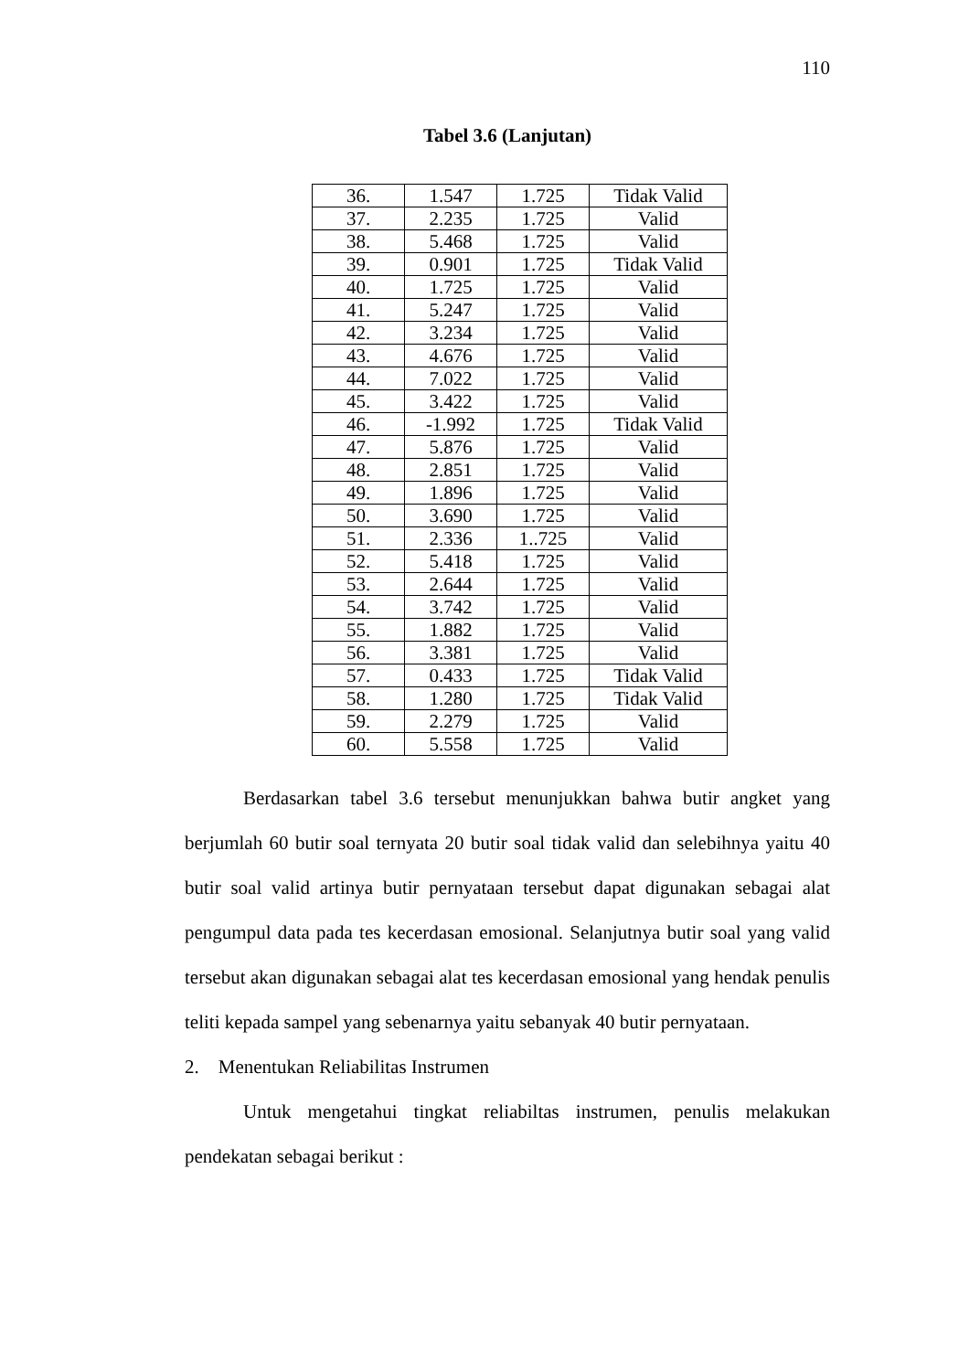110
Tabel 3.6 (Lanjutan)
| 36. | 1.547 | 1.725 | Tidak Valid |
| 37. | 2.235 | 1.725 | Valid |
| 38. | 5.468 | 1.725 | Valid |
| 39. | 0.901 | 1.725 | Tidak Valid |
| 40. | 1.725 | 1.725 | Valid |
| 41. | 5.247 | 1.725 | Valid |
| 42. | 3.234 | 1.725 | Valid |
| 43. | 4.676 | 1.725 | Valid |
| 44. | 7.022 | 1.725 | Valid |
| 45. | 3.422 | 1.725 | Valid |
| 46. | -1.992 | 1.725 | Tidak Valid |
| 47. | 5.876 | 1.725 | Valid |
| 48. | 2.851 | 1.725 | Valid |
| 49. | 1.896 | 1.725 | Valid |
| 50. | 3.690 | 1.725 | Valid |
| 51. | 2.336 | 1..725 | Valid |
| 52. | 5.418 | 1.725 | Valid |
| 53. | 2.644 | 1.725 | Valid |
| 54. | 3.742 | 1.725 | Valid |
| 55. | 1.882 | 1.725 | Valid |
| 56. | 3.381 | 1.725 | Valid |
| 57. | 0.433 | 1.725 | Tidak Valid |
| 58. | 1.280 | 1.725 | Tidak Valid |
| 59. | 2.279 | 1.725 | Valid |
| 60. | 5.558 | 1.725 | Valid |
Berdasarkan tabel 3.6 tersebut menunjukkan bahwa butir angket yang berjumlah 60 butir soal ternyata 20 butir soal tidak valid dan selebihnya yaitu 40 butir soal valid artinya butir pernyataan tersebut dapat digunakan sebagai alat pengumpul data pada tes kecerdasan emosional. Selanjutnya butir soal yang valid tersebut akan digunakan sebagai alat tes kecerdasan emosional yang hendak penulis teliti kepada sampel yang sebenarnya yaitu sebanyak 40 butir pernyataan.
2. Menentukan Reliabilitas Instrumen
Untuk mengetahui tingkat reliabiltas instrumen, penulis melakukan pendekatan sebagai berikut :